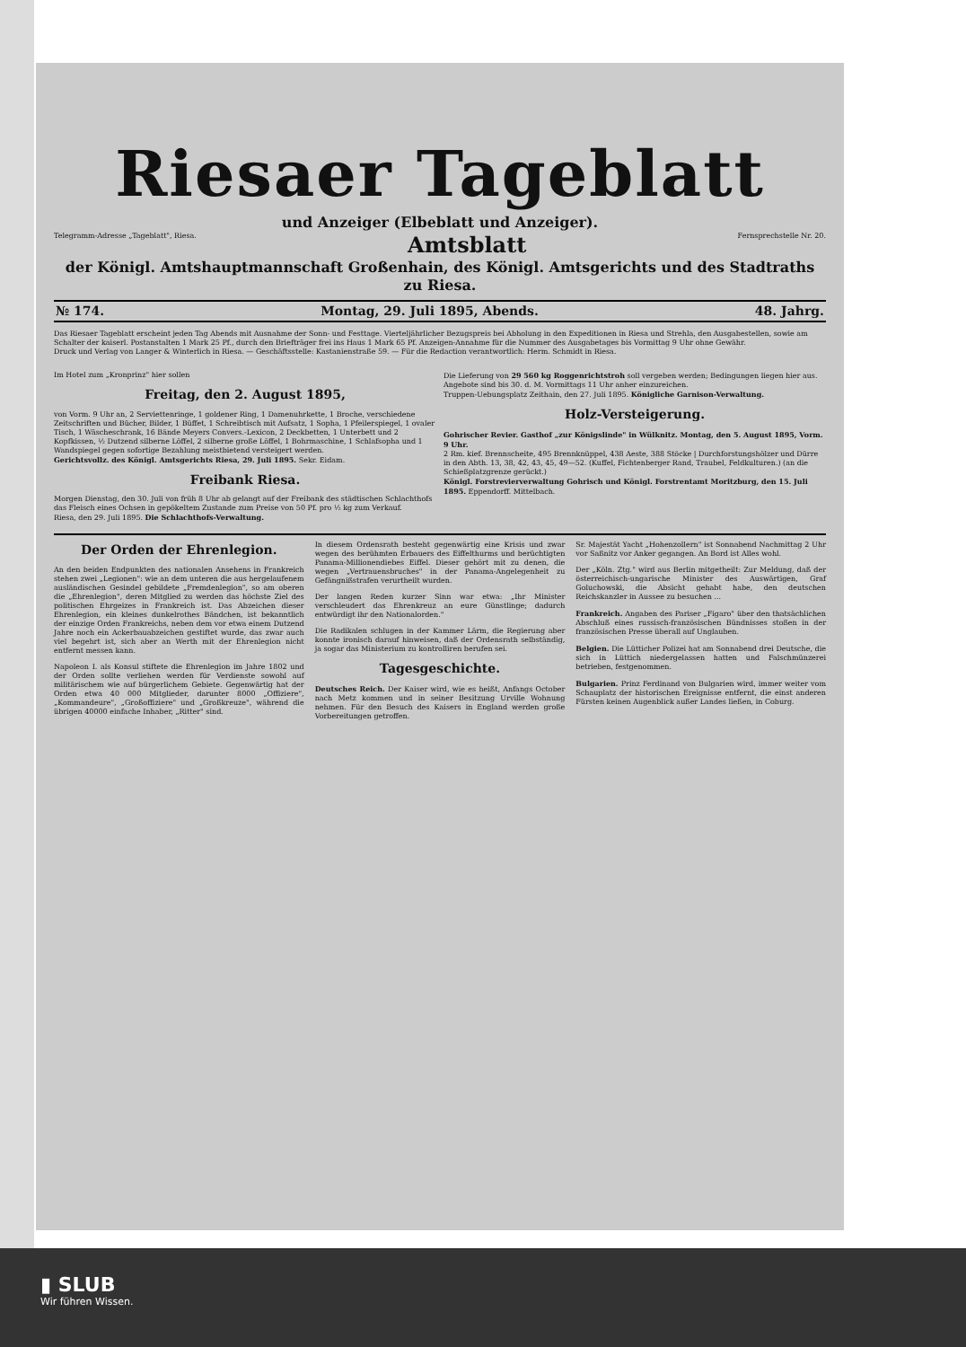Riesaer Tageblatt
und Anzeiger (Elbeblatt und Anzeiger).
Telegramm-Adresse „Tageblatt", Riesa. Amtsblatt Fernsprechstelle Nr. 20.
der Königl. Amtshauptmannschaft Großenhain, des Königl. Amtsgerichts und des Stadtraths zu Riesa.
№ 174. Montag, 29. Juli 1895, Abends. 48. Jahrg.
Das Riesaer Tageblatt erscheint jeden Tag Abends mit Ausnahme der Sonn- und Festtage. Vierteljährlicher Bezugspreis bei Abholung in den Expeditionen in Riesa und Strehla, den Ausgabestellen, sowie am Schalter der kaiserl. Postanstalten 1 Mark 25 Pf., durch den Briefträger frei ins Haus 1 Mark 65 Pf. Anzeigen-Annahme für die Nummer des Ausgabetages bis Vormittag 9 Uhr ohne Gewähr.
Druck und Verlag von Langer & Winterlich in Riesa. — Geschäftsstelle: Kastanienstraße 59. — Für die Redaction verantwortlich: Herm. Schmidt in Riesa.
Im Hotel zum „Kronprinz" hier sollen
Freitag, den 2. August 1895,
von Vorm. 9 Uhr an, 2 Serviettenringe, 1 goldener Ring, 1 Damenuhrkette, 1 Broche, verschiedene Zeitschriften und Bücher, Bilder, 1 Büffet, 1 Schreibtisch mit Aufsatz, 1 Sopha, 1 Pfeilerspiegel, 1 ovaler Tisch, 1 Wäscheschrank, 16 Bände Meyers Convers.-Lexicon, 2 Deckbetten, 1 Unterbett und 2 Kopfkissen, ½ Dutzend silberne Löffel, 2 silberne große Löffel, 1 Bohrmaschine, 1 Schlafsopha und 1 Wandspiegel gegen sofortige Bezahlung meistbietend versteigert werden.
Gerichtsvollz. des Königl. Amtsgerichts Riesa, 29. Juli 1895. Sekr. Eidam.
Freibank Riesa.
Morgen Dienstag, den 30. Juli von früh 8 Uhr ab gelangt auf der Freibank des städtischen Schlachthofs das Fleisch eines Ochsen in gepökeltem Zustande zum Preise von 50 Pf. pro ½ kg zum Verkauf.
Riesa, den 29. Juli 1895. Die Schlachthofs-Verwaltung.
Die Lieferung von 29 560 kg Roggenrichtstroh soll vergeben werden; Bedingungen liegen hier aus. Angebote sind bis 30. d. M. Vormittags 11 Uhr anher einzureichen.
Truppen-Uebungsplatz Zeithain, den 27. Juli 1895. Königliche Garnison-Verwaltung.
Holz-Versteigerung.
Gohrischer Revier. Gasthof „zur Königslinde" in Wülknitz. Montag, den 5. August 1895, Vorm. 9 Uhr.
2 Rm. kief. Brennscheite, 495 Brennknüppel, 438 Aeste, 388 Stöcke | Durchforstungshölzer und Dürre in den Abth. 13, 38, 42, 43, 45, 49—52. (Kuffel, Fichtenberger Rand, Traubel, Feldkulturen.) (an die Schießplatzgrenze gerückt.)
Königl. Forstrevierverwaltung Gohrisch und Königl. Forstrentamt Moritzburg, den 15. Juli 1895. Eppendorff. Mittelbach.
Der Orden der Ehrenlegion.
An den beiden Endpunkten des nationalen Ansehens in Frankreich stehen zwei „Legionen": wie an dem unteren die aus hergelaufenem ausländischen Gesindel gebildete „Fremdenlegion", so am oberen die „Ehrenlegion", deren Mitglied zu werden das höchste Ziel des politischen Ehrgeizes in Frankreich ist. Das Abzeichen dieser Ehrenlegion, ein kleines dunkelrothes Bändchen, ist bekanntlich der einzige Orden Frankreichs, neben dem vor etwa einem Dutzend Jahre noch ein Ackerbauabzeichen gestiftet wurde, das zwar auch viel begehrt ist, sich aber an Werth mit der Ehrenlegion nicht entfernt messen kann.
Napoleon I. als Konsul stiftete die Ehrenlegion im Jahre 1802 und der Orden sollte verliehen werden für Verdienste sowohl auf militärischem wie auf bürgerlichem Gebiete. Gegenwärtig hat der Orden etwa 40 000 Mitglieder, darunter 8000 „Offiziere", „Kommandeure", „Großoffiziere" und „Großkreuze", während die übrigen 40000 einfache Inhaber, „Ritter" sind.
In diesem Ordensrath besteht gegenwärtig eine Krisis und zwar wegen des berühmten Erbauers des Eiffelthurms und berüchtigten Panama-Millionendiebes Eiffel. Dieser gehört mit zu denen, die wegen „Vertrauensbruches" in der Panama-Angelegenheit zu Gefängnißstrafen verurtheilt wurden.
Der langen Reden kurzer Sinn war etwa: „Ihr Minister verschleudert das Ehrenkreuz an eure Günstlinge; dadurch entwürdigt ihr den Nationalorden."
Die Radikalen schlugen in der Kammer Lärm, die Regierung aber konnte ironisch darauf hinweisen, daß der Ordensrath selbständig, ja sogar das Ministerium zu kontrolliren berufen sei.
Tagesgeschichte.
Deutsches Reich. Der Kaiser wird, wie es heißt, Anfangs October nach Metz kommen und in seiner Besitzung Urville Wohnung nehmen. Für den Besuch des Kaisers in England werden große Vorbereitungen getroffen.
Sr. Majestät Yacht „Hohenzollern" ist Sonnabend Nachmittag 2 Uhr vor Saßnitz vor Anker gegangen. An Bord ist Alles wohl.
Der „Köln. Ztg." wird aus Berlin mitgetheilt: Zur Meldung, daß der österreichisch-ungarische Minister des Auswärtigen, Graf Goluchowski, die Absicht gehabt habe, den deutschen Reichskanzler in Aussee zu besuchen ...
Frankreich. Angaben des Pariser „Figaro" über den thatsächlichen Abschluß eines russisch-französischen Bündnisses stoßen in der französischen Presse überall auf Unglauben.
Belgien. Die Lütticher Polizei hat am Sonnabend drei Deutsche, die sich in Lüttich niedergelassen hatten und Falschmünzerei betrieben, festgenommen.
Bulgarien. Prinz Ferdinand von Bulgarien wird, immer weiter vom Schauplatz der historischen Ereignisse entfernt, die einst anderen Fürsten keinen Augenblick außer Landes ließen, in Coburg.
▮ SLUB
Wir führen Wissen.